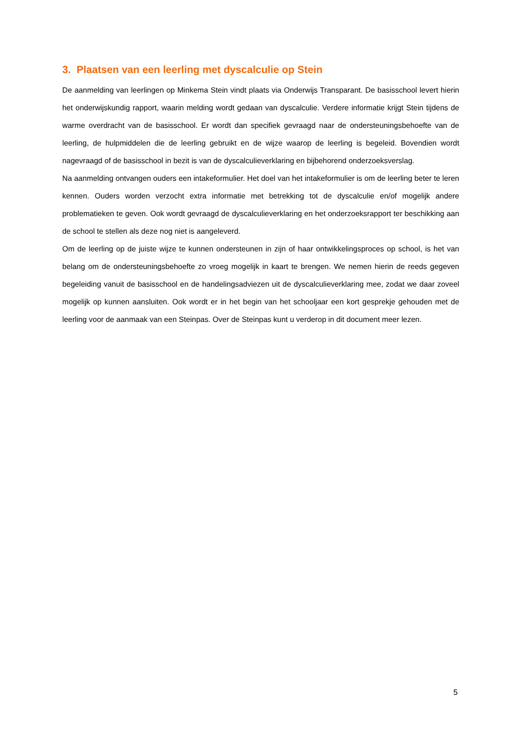3. Plaatsen van een leerling met dyscalculie op Stein
De aanmelding van leerlingen op Minkema Stein vindt plaats via Onderwijs Transparant. De basisschool levert hierin het onderwijskundig rapport, waarin melding wordt gedaan van dyscalculie. Verdere informatie krijgt Stein tijdens de warme overdracht van de basisschool. Er wordt dan specifiek gevraagd naar de ondersteuningsbehoefte van de leerling, de hulpmiddelen die de leerling gebruikt en de wijze waarop de leerling is begeleid. Bovendien wordt nagevraagd of de basisschool in bezit is van de dyscalculieverklaring en bijbehorend onderzoeksverslag.
Na aanmelding ontvangen ouders een intakeformulier. Het doel van het intakeformulier is om de leerling beter te leren kennen. Ouders worden verzocht extra informatie met betrekking tot de dyscalculie en/of mogelijk andere problematieken te geven. Ook wordt gevraagd de dyscalculieverklaring en het onderzoeksrapport ter beschikking aan de school te stellen als deze nog niet is aangeleverd.
Om de leerling op de juiste wijze te kunnen ondersteunen in zijn of haar ontwikkelingsproces op school, is het van belang om de ondersteuningsbehoefte zo vroeg mogelijk in kaart te brengen. We nemen hierin de reeds gegeven begeleiding vanuit de basisschool en de handelingsadviezen uit de dyscalculieverklaring mee, zodat we daar zoveel mogelijk op kunnen aansluiten. Ook wordt er in het begin van het schooljaar een kort gesprekje gehouden met de leerling voor de aanmaak van een Steinpas. Over de Steinpas kunt u verderop in dit document meer lezen.
5